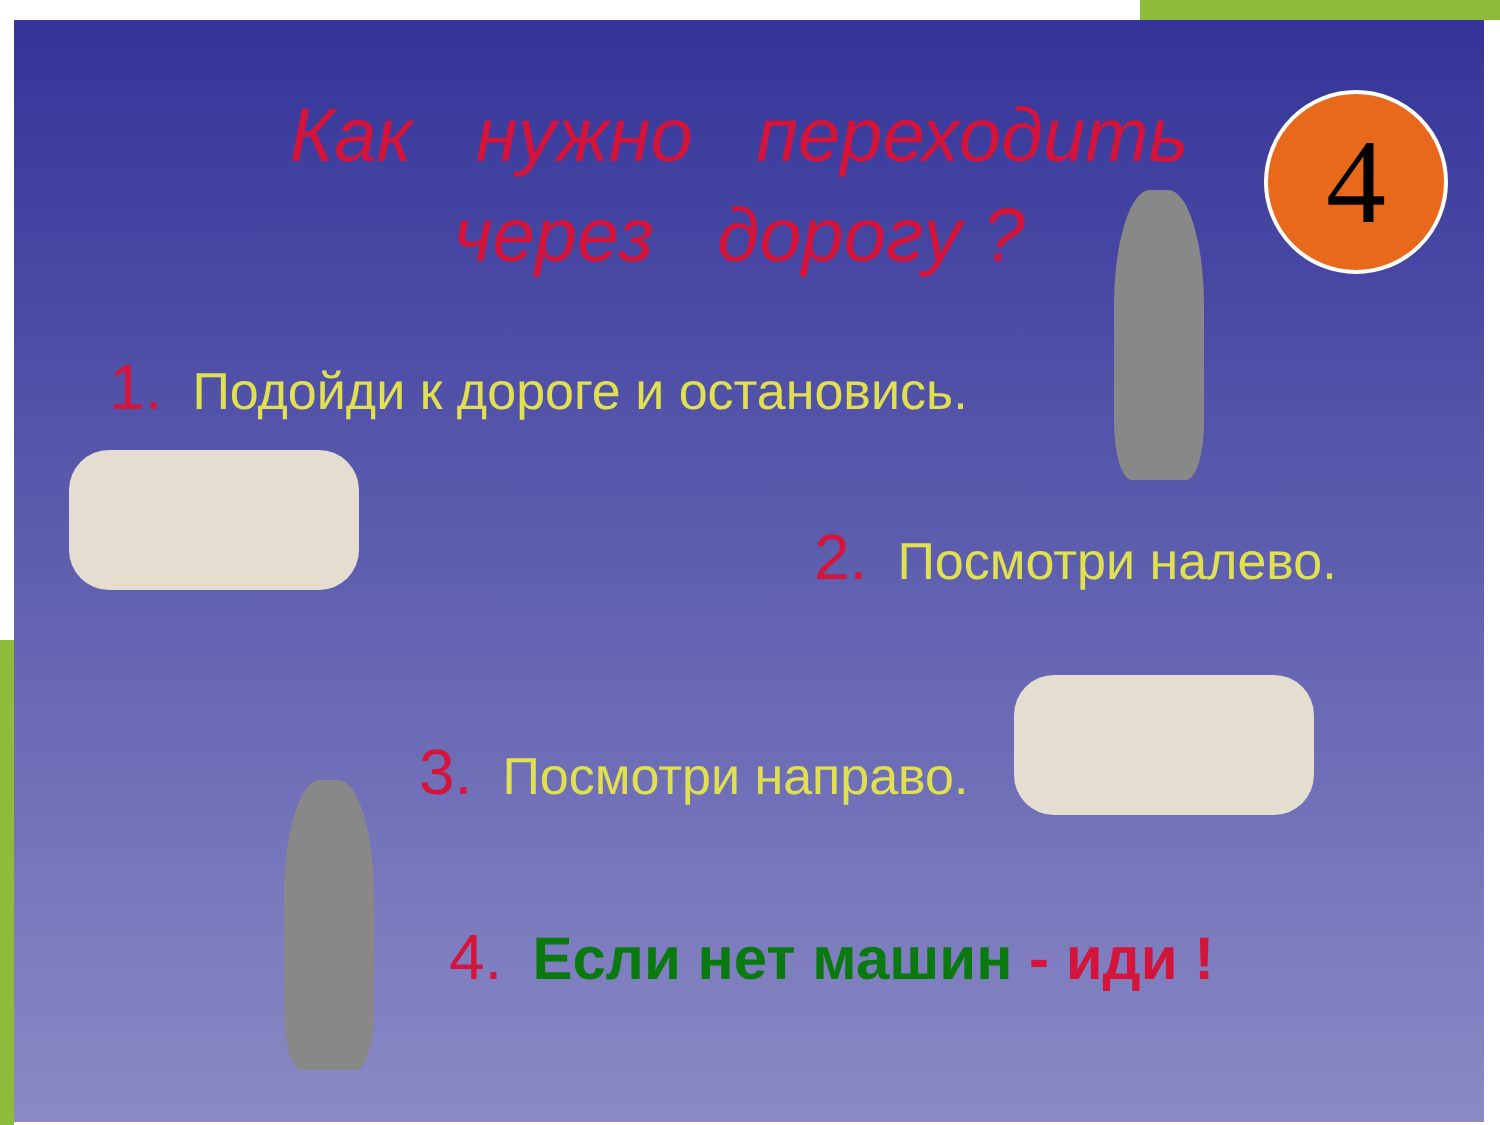Как нужно переходить
через дорогу ?
4
1. Подойди к дороге и остановись.
2. Посмотри налево.
3. Посмотри направо.
4. Если нет машин - иди !